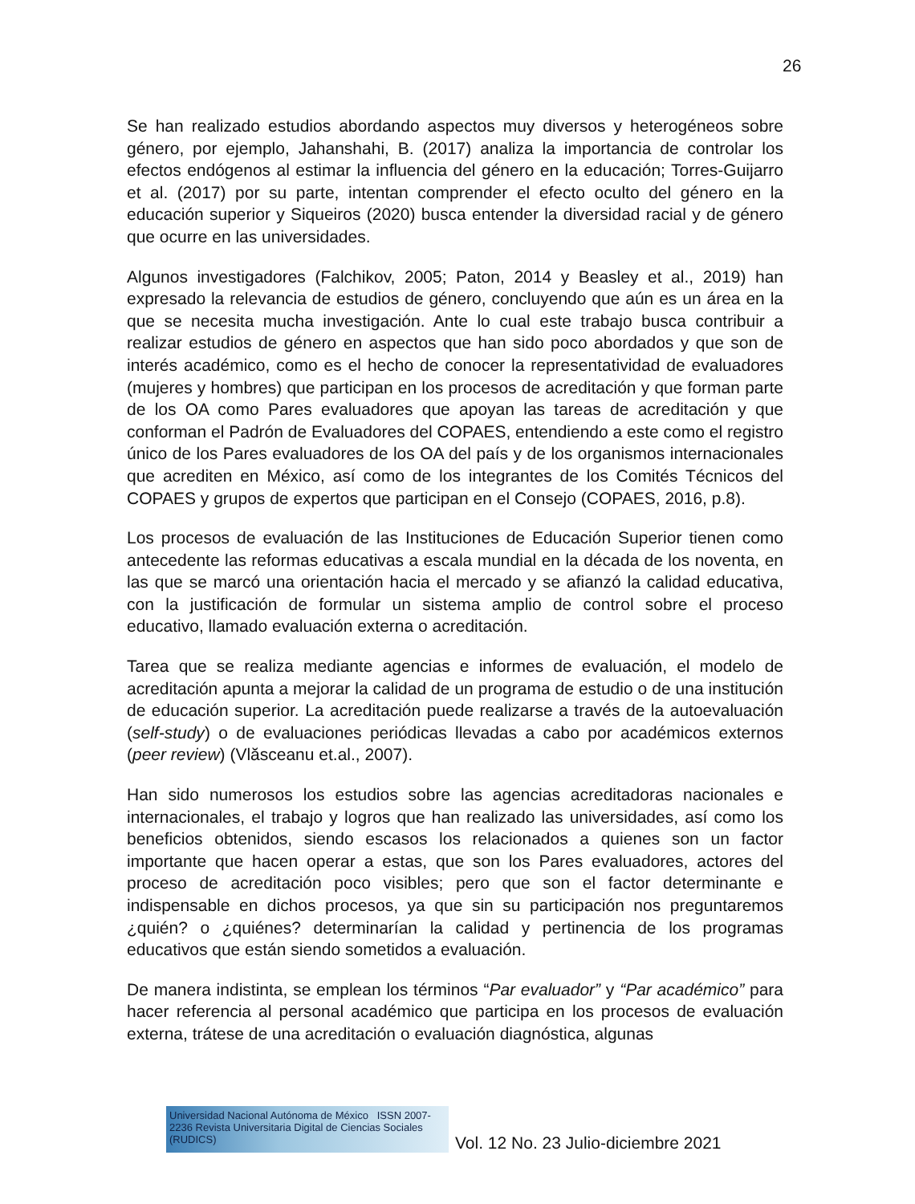26
Se han realizado estudios abordando aspectos muy diversos y heterogéneos sobre género, por ejemplo, Jahanshahi, B. (2017) analiza la importancia de controlar los efectos endógenos al estimar la influencia del género en la educación; Torres-Guijarro et al. (2017) por su parte, intentan comprender el efecto oculto del género en la educación superior y Siqueiros (2020) busca entender la diversidad racial y de género que ocurre en las universidades.
Algunos investigadores (Falchikov, 2005; Paton, 2014 y Beasley et al., 2019) han expresado la relevancia de estudios de género, concluyendo que aún es un área en la que se necesita mucha investigación. Ante lo cual este trabajo busca contribuir a realizar estudios de género en aspectos que han sido poco abordados y que son de interés académico, como es el hecho de conocer la representatividad de evaluadores (mujeres y hombres) que participan en los procesos de acreditación y que forman parte de los OA como Pares evaluadores que apoyan las tareas de acreditación y que conforman el Padrón de Evaluadores del COPAES, entendiendo a este como el registro único de los Pares evaluadores de los OA del país y de los organismos internacionales que acrediten en México, así como de los integrantes de los Comités Técnicos del COPAES y grupos de expertos que participan en el Consejo (COPAES, 2016, p.8).
Los procesos de evaluación de las Instituciones de Educación Superior tienen como antecedente las reformas educativas a escala mundial en la década de los noventa, en las que se marcó una orientación hacia el mercado y se afianzó la calidad educativa, con la justificación de formular un sistema amplio de control sobre el proceso educativo, llamado evaluación externa o acreditación.
Tarea que se realiza mediante agencias e informes de evaluación, el modelo de acreditación apunta a mejorar la calidad de un programa de estudio o de una institución de educación superior. La acreditación puede realizarse a través de la autoevaluación (self-study) o de evaluaciones periódicas llevadas a cabo por académicos externos (peer review) (Vlăsceanu et.al., 2007).
Han sido numerosos los estudios sobre las agencias acreditadoras nacionales e internacionales, el trabajo y logros que han realizado las universidades, así como los beneficios obtenidos, siendo escasos los relacionados a quienes son un factor importante que hacen operar a estas, que son los Pares evaluadores, actores del proceso de acreditación poco visibles; pero que son el factor determinante e indispensable en dichos procesos, ya que sin su participación nos preguntaremos ¿quién? o ¿quiénes? determinarían la calidad y pertinencia de los programas educativos que están siendo sometidos a evaluación.
De manera indistinta, se emplean los términos “Par evaluador” y “Par académico” para hacer referencia al personal académico que participa en los procesos de evaluación externa, trátese de una acreditación o evaluación diagnóstica, algunas
Universidad Nacional Autónoma de México ISSN 2007-2236 Revista Universitaria Digital de Ciencias Sociales (RUDICS)
Vol. 12 No. 23 Julio-diciembre 2021